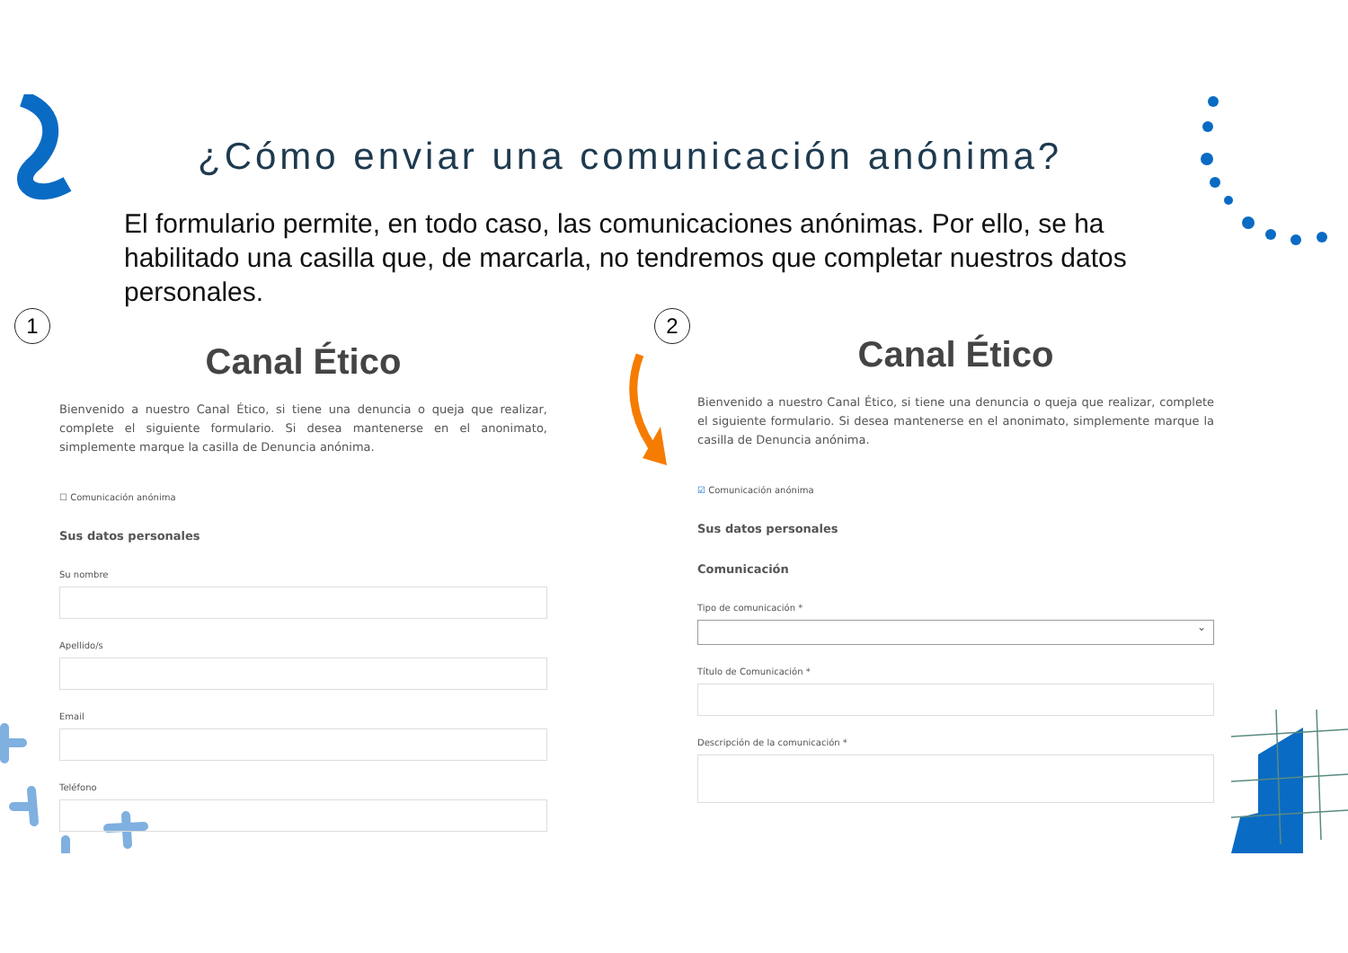¿Cómo enviar una comunicación anónima?
El formulario permite, en todo caso, las comunicaciones anónimas. Por ello, se ha habilitado una casilla que, de marcarla, no tendremos que completar nuestros datos personales.
1 2
Canal Ético
Bienvenido a nuestro Canal Ético, si tiene una denuncia o queja que realizar, complete el siguiente formulario. Si desea mantenerse en el anonimato, simplemente marque la casilla de Denuncia anónima.
☐ Comunicación anónima
Sus datos personales
Su nombre
Apellido/s
Email
Teléfono
Canal Ético
Bienvenido a nuestro Canal Ético, si tiene una denuncia o queja que realizar, complete el siguiente formulario. Si desea mantenerse en el anonimato, simplemente marque la casilla de Denuncia anónima.
☑ Comunicación anónima
Sus datos personales
Comunicación
Tipo de comunicación *
⌄
Título de Comunicación *
Descripción de la comunicación *